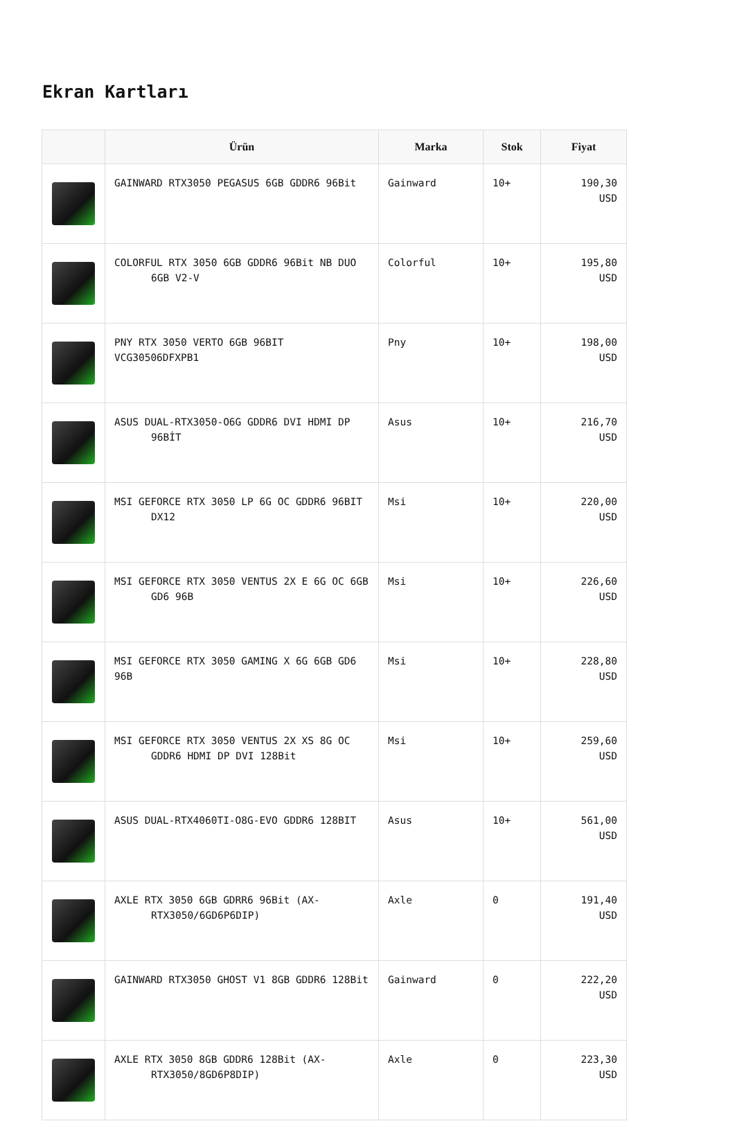Ekran Kartları
| | Ürün | Marka | Stok | Fiyat |
| --- | --- | --- | --- | --- |
| | GAINWARD RTX3050 PEGASUS 6GB GDDR6 96Bit | Gainward | 10+ | 190,30 USD |
| | COLORFUL RTX 3050 6GB GDDR6 96Bit NB DUO 6GB V2-V | Colorful | 10+ | 195,80 USD |
| | PNY RTX 3050 VERTO 6GB 96BIT VCG30506DFXPB1 | Pny | 10+ | 198,00 USD |
| | ASUS DUAL-RTX3050-O6G GDDR6 DVI HDMI DP 96BİT | Asus | 10+ | 216,70 USD |
| | MSI GEFORCE RTX 3050 LP 6G OC GDDR6 96BIT DX12 | Msi | 10+ | 220,00 USD |
| | MSI GEFORCE RTX 3050 VENTUS 2X E 6G OC 6GB GD6 96B | Msi | 10+ | 226,60 USD |
| | MSI GEFORCE RTX 3050 GAMING X 6G 6GB GD6 96B | Msi | 10+ | 228,80 USD |
| | MSI GEFORCE RTX 3050 VENTUS 2X XS 8G OC GDDR6 HDMI DP DVI 128Bit | Msi | 10+ | 259,60 USD |
| | ASUS DUAL-RTX4060TI-O8G-EVO GDDR6 128BIT | Asus | 10+ | 561,00 USD |
| | AXLE RTX 3050 6GB GDRR6 96Bit (AX- RTX3050/6GD6P6DIP) | Axle | 0 | 191,40 USD |
| | GAINWARD RTX3050 GHOST V1 8GB GDDR6 128Bit | Gainward | 0 | 222,20 USD |
| | AXLE RTX 3050 8GB GDDR6 128Bit (AX- RTX3050/8GD6P8DIP) | Axle | 0 | 223,30 USD |